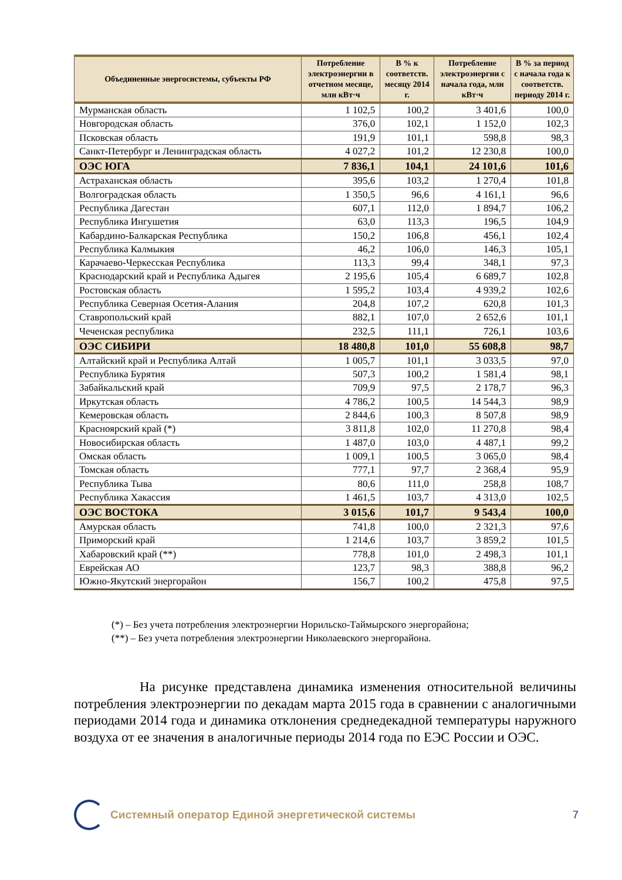| Объединенные энергосистемы, субъекты РФ | Потребление электроэнергии в отчетном месяце, млн кВт·ч | В % к соответств. месяцу 2014 г. | Потребление электроэнергии с начала года, млн кВт·ч | В % за период с начала года к соответств. периоду 2014 г. |
| --- | --- | --- | --- | --- |
| Мурманская область | 1 102,5 | 100,2 | 3 401,6 | 100,0 |
| Новгородская область | 376,0 | 102,1 | 1 152,0 | 102,3 |
| Псковская область | 191,9 | 101,1 | 598,8 | 98,3 |
| Санкт-Петербург и Ленинградская область | 4 027,2 | 101,2 | 12 230,8 | 100,0 |
| ОЭС ЮГА | 7 836,1 | 104,1 | 24 101,6 | 101,6 |
| Астраханская область | 395,6 | 103,2 | 1 270,4 | 101,8 |
| Волгоградская область | 1 350,5 | 96,6 | 4 161,1 | 96,6 |
| Республика Дагестан | 607,1 | 112,0 | 1 894,7 | 106,2 |
| Республика Ингушетия | 63,0 | 113,3 | 196,5 | 104,9 |
| Кабардино-Балкарская Республика | 150,2 | 106,8 | 456,1 | 102,4 |
| Республика Калмыкия | 46,2 | 106,0 | 146,3 | 105,1 |
| Карачаево-Черкесская Республика | 113,3 | 99,4 | 348,1 | 97,3 |
| Краснодарский край и Республика Адыгея | 2 195,6 | 105,4 | 6 689,7 | 102,8 |
| Ростовская область | 1 595,2 | 103,4 | 4 939,2 | 102,6 |
| Республика Северная Осетия-Алания | 204,8 | 107,2 | 620,8 | 101,3 |
| Ставропольский край | 882,1 | 107,0 | 2 652,6 | 101,1 |
| Чеченская республика | 232,5 | 111,1 | 726,1 | 103,6 |
| ОЭС СИБИРИ | 18 480,8 | 101,0 | 55 608,8 | 98,7 |
| Алтайский край и Республика Алтай | 1 005,7 | 101,1 | 3 033,5 | 97,0 |
| Республика Бурятия | 507,3 | 100,2 | 1 581,4 | 98,1 |
| Забайкальский край | 709,9 | 97,5 | 2 178,7 | 96,3 |
| Иркутская область | 4 786,2 | 100,5 | 14 544,3 | 98,9 |
| Кемеровская область | 2 844,6 | 100,3 | 8 507,8 | 98,9 |
| Красноярский край (*) | 3 811,8 | 102,0 | 11 270,8 | 98,4 |
| Новосибирская область | 1 487,0 | 103,0 | 4 487,1 | 99,2 |
| Омская область | 1 009,1 | 100,5 | 3 065,0 | 98,4 |
| Томская область | 777,1 | 97,7 | 2 368,4 | 95,9 |
| Республика Тыва | 80,6 | 111,0 | 258,8 | 108,7 |
| Республика Хакассия | 1 461,5 | 103,7 | 4 313,0 | 102,5 |
| ОЭС ВОСТОКА | 3 015,6 | 101,7 | 9 543,4 | 100,0 |
| Амурская область | 741,8 | 100,0 | 2 321,3 | 97,6 |
| Приморский край | 1 214,6 | 103,7 | 3 859,2 | 101,5 |
| Хабаровский край (**) | 778,8 | 101,0 | 2 498,3 | 101,1 |
| Еврейская АО | 123,7 | 98,3 | 388,8 | 96,2 |
| Южно-Якутский энергорайон | 156,7 | 100,2 | 475,8 | 97,5 |
(*) – Без учета потребления электроэнергии Норильско-Таймырского энергорайона;
(**) – Без учета потребления электроэнергии Николаевского энергорайона.
На рисунке представлена динамика изменения относительной величины потребления электроэнергии по декадам марта 2015 года в сравнении с аналогичными периодами 2014 года и динамика отклонения среднедекадной температуры наружного воздуха от ее значения в аналогичные периоды 2014 года по ЕЭС России и ОЭС.
Системный оператор Единой энергетической системы 7